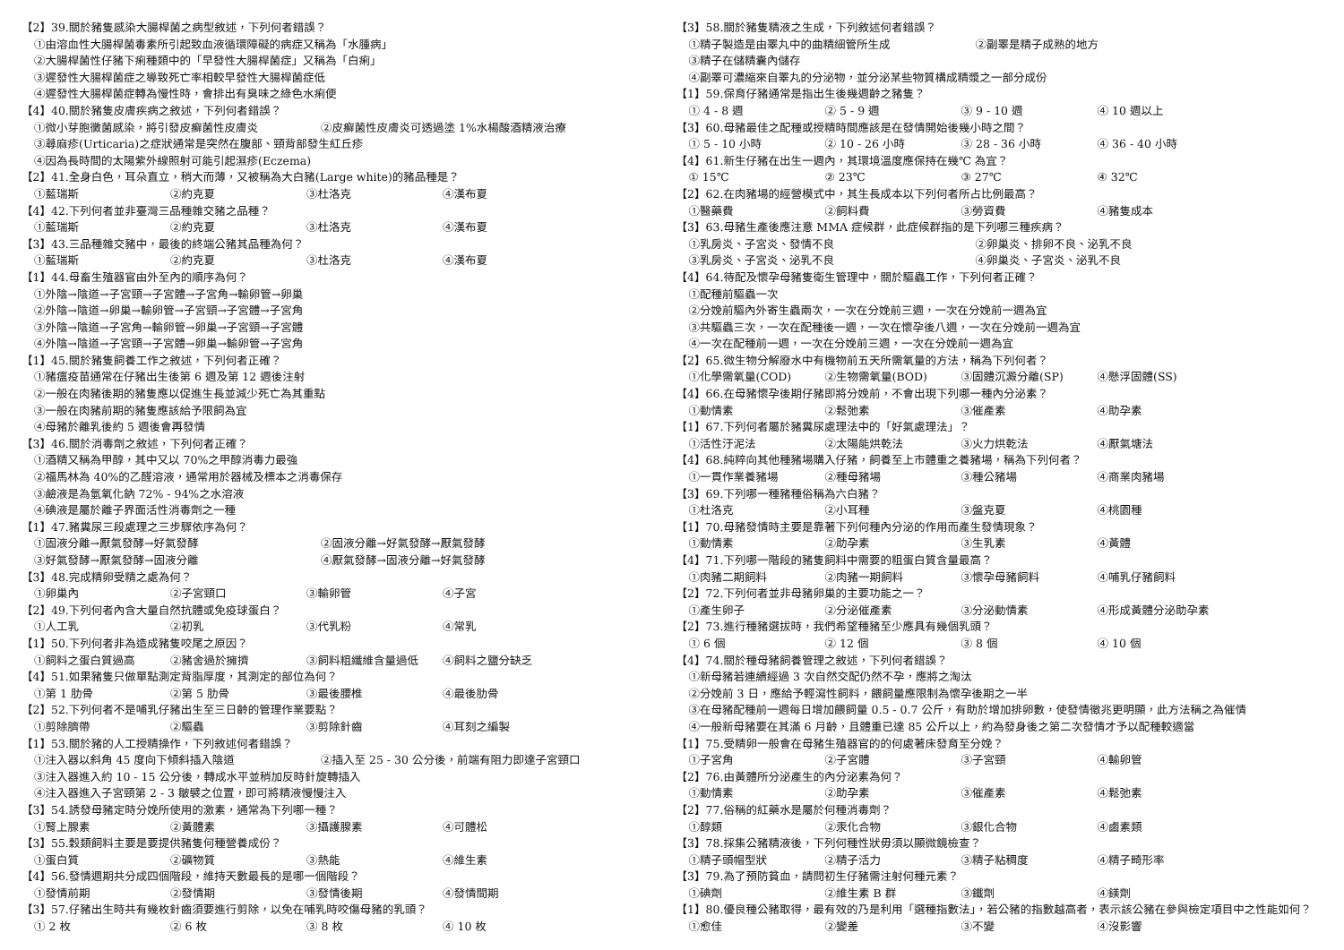【2】39.關於豬隻感染大腸桿菌之病型敘述，下列何者錯誤？
①由溶血性大腸桿菌毒素所引起致血液循環障礙的病症又稱為「水腫病」
②大腸桿菌性仔豬下痢種類中的「早發性大腸桿菌症」又稱為「白痢」
③遲發性大腸桿菌症之導致死亡率相較早發性大腸桿菌症低
④遲發性大腸桿菌症轉為慢性時，會排出有臭味之綠色水痢便
【4】40.關於豬隻皮膚疾病之敘述，下列何者錯誤？
①微小芽胞黴菌感染，將引發皮癬菌性皮膚炎 ②皮癬菌性皮膚炎可透過塗 1%水楊酸酒精液治療
③蕁麻疹(Urticaria)之症狀通常是突然在腹部、頸背部發生紅丘疹
④因為長時間的太陽紫外線照射可能引起濕疹(Eczema)
【2】41.全身白色，耳朵直立，稍大而薄，又被稱為大白豬(Large white)的豬品種是？
①藍瑞斯 ②約克夏 ③杜洛克 ④漢布夏
【4】42.下列何者並非臺灣三品種雜交豬之品種？
①藍瑞斯 ②約克夏 ③杜洛克 ④漢布夏
【3】43.三品種雜交豬中，最後的終端公豬其品種為何？
①藍瑞斯 ②約克夏 ③杜洛克 ④漢布夏
【1】44.母畜生殖器官由外至內的順序為何？
①外陰→陰道→子宮頸→子宮體→子宮角→輸卵管→卵巢
②外陰→陰道→卵巢→輸卵管→子宮頸→子宮體→子宮角
③外陰→陰道→子宮角→輸卵管→卵巢→子宮頸→子宮體
④外陰→陰道→子宮頸→子宮體→卵巢→輸卵管→子宮角
【1】45.關於豬隻飼養工作之敘述，下列何者正確？
①豬瘟疫苗通常在仔豬出生後第 6 週及第 12 週後注射
②一般在肉豬後期的豬隻應以促進生長並減少死亡為其重點
③一般在肉豬前期的豬隻應該給予限飼為宜
④母豬於離乳後約 5 週後會再發情
【3】46.關於消毒劑之敘述，下列何者正確？
①酒精又稱為甲醇，其中又以 70%之甲醇消毒力最強
②福馬林為 40%的乙醛溶液，通常用於器械及標本之消毒保存
③鹼液是為氫氧化鈉 72% - 94%之水溶液
④碘液是屬於離子界面活性消毒劑之一種
【1】47.豬糞尿三段處理之三步驟依序為何？
①固液分離→厭氣發酵→好氣發酵 ②固液分離→好氣發酵→厭氣發酵
③好氣發酵→厭氣發酵→固液分離 ④厭氣發酵→固液分離→好氣發酵
【3】48.完成精卵受精之處為何？
①卵巢內 ②子宮頸口 ③輸卵管 ④子宮
【2】49.下列何者內含大量自然抗體或免疫球蛋白？
①人工乳 ②初乳 ③代乳粉 ④常乳
【1】50.下列何者非為造成豬隻咬尾之原因？
①飼料之蛋白質過高 ②豬舍過於擁擠 ③飼料粗纖維含量過低 ④飼料之鹽分缺乏
【4】51.如果豬隻只做單點測定背脂厚度，其測定的部位為何？
①第 1 肋骨 ②第 5 肋骨 ③最後腰椎 ④最後肋骨
【2】52.下列何者不是哺乳仔豬出生至三日齡的管理作業要點？
①剪除臍帶 ②驅蟲 ③剪除針齒 ④耳刻之編製
【1】53.關於豬的人工授精操作，下列敘述何者錯誤？
①注入器以斜角 45 度向下傾斜插入陰道 ②插入至 25 - 30 公分後，前端有阻力即達子宮頸口
③注入器進入約 10 - 15 公分後，轉成水平並稍加反時針旋轉插入
④注入器進入子宮頸第 2 - 3 皺襞之位置，即可將精液慢慢注入
【3】54.誘發母豬定時分娩所使用的激素，通常為下列哪一種？
①腎上腺素 ②黃體素 ③攝護腺素 ④可體松
【3】55.穀類飼料主要是要提供豬隻何種營養成份？
①蛋白質 ②礦物質 ③熱能 ④維生素
【4】56.發情週期共分成四個階段，維持天數最長的是哪一個階段？
①發情前期 ②發情期 ③發情後期 ④發情間期
【3】57.仔豬出生時共有幾枚針齒須要進行剪除，以免在哺乳時咬傷母豬的乳頭？
① 2 枚 ② 6 枚 ③ 8 枚 ④ 10 枚
【3】58.關於豬隻精液之生成，下列敘述何者錯誤？
①精子製造是由睪丸中的曲精細管所生成 ②副睪是精子成熟的地方
③精子在儲精囊內儲存
④副睪可濃縮來自睪丸的分泌物，並分泌某些物質構成精漿之一部分成份
【1】59.保育仔豬通常是指出生後幾週齡之豬隻？
① 4 - 8 週 ② 5 - 9 週 ③ 9 - 10 週 ④ 10 週以上
【3】60.母豬最佳之配種或授精時間應該是在發情開始後幾小時之間？
① 5 - 10 小時 ② 10 - 26 小時 ③ 28 - 36 小時 ④ 36 - 40 小時
【4】61.新生仔豬在出生一週內，其環境溫度應保持在幾℃ 為宜？
① 15℃ ② 23℃ ③ 27℃ ④ 32℃
【2】62.在肉豬場的經營模式中，其生長成本以下列何者所占比例最高？
①醫藥費 ②飼料費 ③勞資費 ④豬隻成本
【3】63.母豬生產後應注意 MMA 症候群，此症候群指的是下列哪三種疾病？
①乳房炎、子宮炎、發情不良 ②卵巢炎、排卵不良、泌乳不良
③乳房炎、子宮炎、泌乳不良 ④卵巢炎、子宮炎、泌乳不良
【4】64.待配及懷孕母豬隻衛生管理中，關於驅蟲工作，下列何者正確？
①配種前驅蟲一次
②分娩前驅內外寄生蟲兩次，一次在分娩前三週，一次在分娩前一週為宜
③共驅蟲三次，一次在配種後一週，一次在懷孕後八週，一次在分娩前一週為宜
④一次在配種前一週，一次在分娩前三週，一次在分娩前一週為宜
【2】65.微生物分解廢水中有機物前五天所需氧量的方法，稱為下列何者？
①化學需氧量(COD) ②生物需氧量(BOD) ③固體沉澱分離(SP) ④懸浮固體(SS)
【4】66.在母豬懷孕後期仔豬即將分娩前，不會出現下列哪一種內分泌素？
①動情素 ②鬆弛素 ③催產素 ④助孕素
【1】67.下列何者屬於豬糞尿處理法中的「好氣處理法」？
①活性汙泥法 ②太陽能烘乾法 ③火力烘乾法 ④厭氣塘法
【4】68.純粹向其他種豬場購入仔豬，飼養至上市體重之養豬場，稱為下列何者？
①一貫作業養豬場 ②種母豬場 ③種公豬場 ④商業肉豬場
【3】69.下列哪一種豬種俗稱為六白豬？
①杜洛克 ②小耳種 ③盤克夏 ④桃園種
【1】70.母豬發情時主要是靠著下列何種內分泌的作用而產生發情現象？
①動情素 ②助孕素 ③生乳素 ④黃體
【4】71.下列哪一階段的豬隻飼料中需要的粗蛋白質含量最高？
①肉豬二期飼料 ②肉豬一期飼料 ③懷孕母豬飼料 ④哺乳仔豬飼料
【2】72.下列何者並非母豬卵巢的主要功能之一？
①產生卵子 ②分泌催產素 ③分泌動情素 ④形成黃體分泌助孕素
【2】73.進行種豬選拔時，我們希望種豬至少應具有幾個乳頭？
① 6 個 ② 12 個 ③ 8 個 ④ 10 個
【4】74.關於種母豬飼養管理之敘述，下列何者錯誤？
①新母豬若連續經過 3 次自然交配仍然不孕，應將之淘汰
②分娩前 3 日，應給予輕瀉性飼料，餵飼量應限制為懷孕後期之一半
③在母豬配種前一週每日增加餵飼量 0.5 - 0.7 公斤，有助於增加排卵數，使發情徵兆更明顯，此方法稱之為催情
④一般新母豬要在其滿 6 月齡，且體重已達 85 公斤以上，約為發身後之第二次發情才予以配種較適當
【1】75.受精卵一般會在母豬生殖器官的的何處著床發育至分娩？
①子宮角 ②子宮體 ③子宮頸 ④輸卵管
【2】76.由黃體所分泌產生的內分泌素為何？
①動情素 ②助孕素 ③催產素 ④鬆弛素
【2】77.俗稱的紅藥水是屬於何種消毒劑？
①醇類 ②汞化合物 ③銀化合物 ④鹵素類
【3】78.採集公豬精液後，下列何種性狀毋須以顯微鏡檢查？
①精子頭帽型狀 ②精子活力 ③精子粘稠度 ④精子畸形率
【3】79.為了預防貧血，請問初生仔豬需注射何種元素？
①碘劑 ②維生素 B 群 ③鐵劑 ④鎂劑
【1】80.優良種公豬取得，最有效的乃是利用「選種指數法」，若公豬的指數越高者，表示該公豬在參與檢定項目中之性能如何？
①愈佳 ②變差 ③不變 ④沒影響